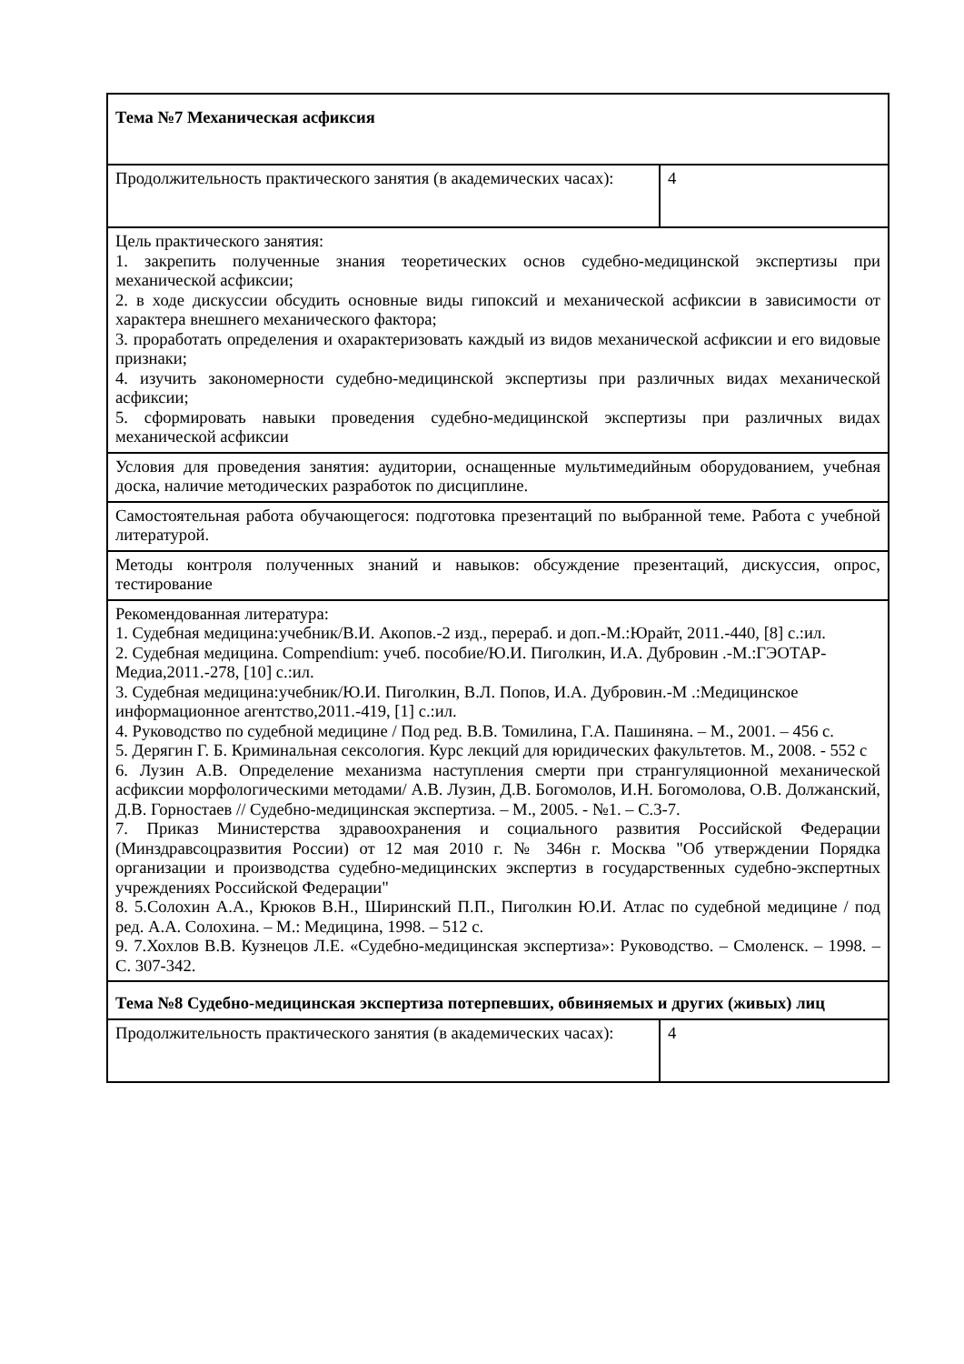| Тема №7 Механическая асфиксия | |
| Продолжительность практического занятия (в академических часах): | 4 |
| Цель практического занятия: 1. закрепить полученные знания теоретических основ судебно-медицинской экспертизы при механической асфиксии; 2. в ходе дискуссии обсудить основные виды гипоксий и механической асфиксии в зависимости от характера внешнего механического фактора; 3. проработать определения и охарактеризовать каждый из видов механической асфиксии и его видовые признаки; 4. изучить закономерности судебно-медицинской экспертизы при различных видах механической асфиксии; 5. сформировать навыки проведения судебно-медицинской экспертизы при различных видах механической асфиксии | |
| Условия для проведения занятия: аудитории, оснащенные мультимедийным оборудованием, учебная доска, наличие методических разработок по дисциплине. | |
| Самостоятельная работа обучающегося: подготовка презентаций по выбранной теме. Работа с учебной литературой. | |
| Методы контроля полученных знаний и навыков: обсуждение презентаций, дискуссия, опрос, тестирование | |
| Рекомендованная литература: 1. Судебная медицина:учебник/В.И. Акопов.-2 изд., перераб. и доп.-М.:Юрайт, 2011.-440, [8] с.:ил. 2. Судебная медицина. Compendium: учеб. пособие/Ю.И. Пиголкин, И.А. Дубровин .-М.:ГЭОТАР-Медиа,2011.-278, [10] с.:ил. 3. Судебная медицина:учебник/Ю.И. Пиголкин, В.Л. Попов, И.А. Дубровин.-М .:Медицинское информационное агентство,2011.-419, [1] с.:ил. 4. Руководство по судебной медицине / Под ред. В.В. Томилина, Г.А. Пашиняна. – М., 2001. – 456 с. 5. Дерягин Г. Б. Криминальная сексология. Курс лекций для юридических факультетов. М., 2008. - 552 с 6. Лузин А.В. Определение механизма наступления смерти при странгуляционной механической асфиксии морфологическими методами/ А.В. Лузин, Д.В. Богомолов, И.Н. Богомолова, О.В. Должанский, Д.В. Горностаев // Судебно-медицинская экспертиза. – М., 2005. - №1. – С.3-7. 7. Приказ Министерства здравоохранения и социального развития Российской Федерации (Минздравсоцразвития России) от 12 мая 2010 г. № 346н г. Москва "Об утверждении Порядка организации и производства судебно-медицинских экспертиз в государственных судебно-экспертных учреждениях Российской Федерации" 8. 5.Солохин А.А., Крюков В.Н., Ширинский П.П., Пиголкин Ю.И. Атлас по судебной медицине / под ред. А.А. Солохина. – М.: Медицина, 1998. – 512 с. 9. 7.Хохлов В.В. Кузнецов Л.Е. «Судебно-медицинская экспертиза»: Руководство. – Смоленск. – 1998. – С. 307-342. | |
| Тема №8 Судебно-медицинская экспертиза потерпевших, обвиняемых и других (живых) лиц | |
| Продолжительность практического занятия (в академических часах): | 4 |